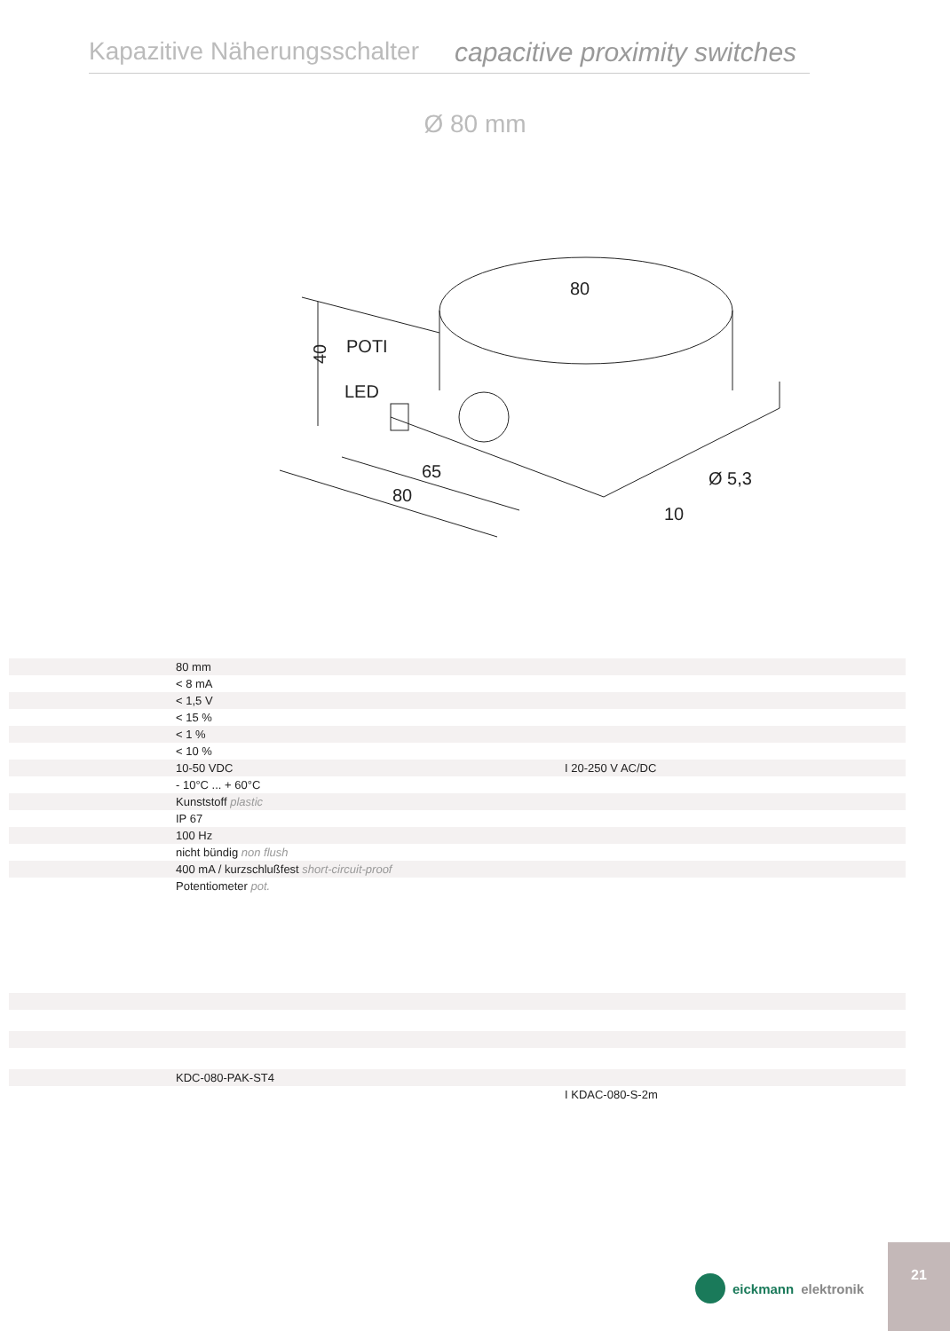Kapazitive Näherungsschalter capacitive proximity switches
Ø 80 mm
POTI
LED
80
65
80
Ø 5,3
10
40
| | 80 mm | |
| | < 8 mA | |
| | < 1,5 V | |
| | < 15 % | |
| | < 1 % | |
| | < 10 % | |
| | 10-50 VDC | I 20-250 V AC/DC |
| | - 10°C ... + 60°C | |
| | Kunststoff plastic | |
| | IP 67 | |
| | 100 Hz | |
| | nicht bündig non flush | |
| | 400 mA / kurzschlußfest short-circuit-proof | |
| | Potentiometer pot. | |
| | KDC-080-PAK-ST4 | |
| | | I KDAC-080-S-2m |
eickmann elektronik
21